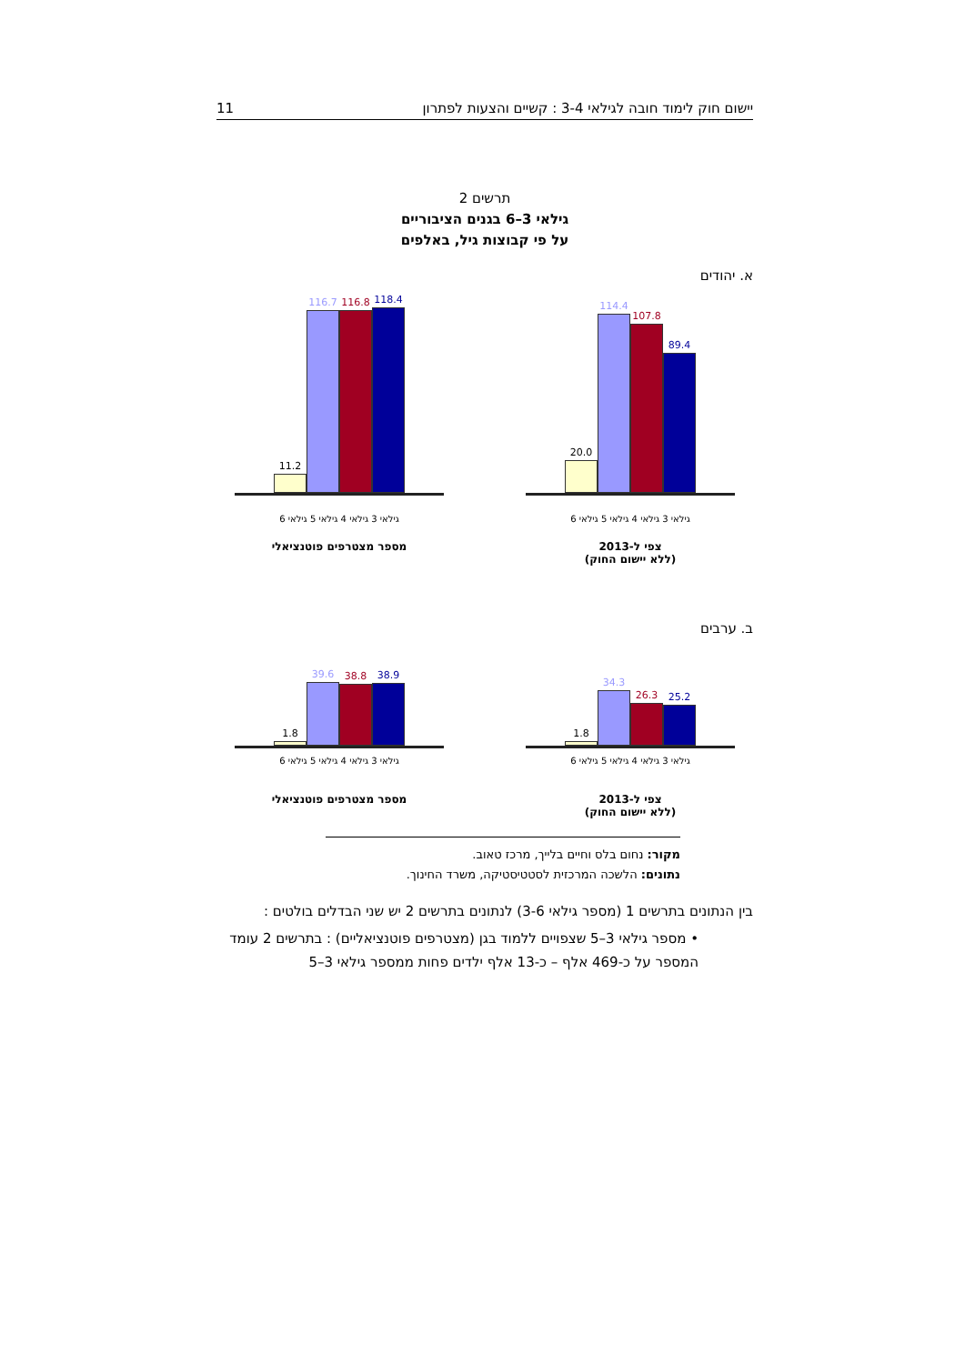יישום חוק לימוד חובה לגילאי 3-4 : קשיים והצעות לפתרון 11
תרשים 2
גילאי 3–6 בגנים הציבוריים
על פי קבוצות גיל, באלפים
א. יהודים
89.4
107.8
114.4
20.0
גילאי 3 גילאי 4 גילאי 5 גילאי 6
צפי ל-2013
(ללא יישום החוק)
118.4
116.8
116.7
11.2
גילאי 3 גילאי 4 גילאי 5 גילאי 6
מספר מצטרפים פוטנציאלי
ב. ערבים
25.2
26.3
34.3
1.8
גילאי 3 גילאי 4 גילאי 5 גילאי 6
צפי ל-2013
(ללא יישום החוק)
38.9
38.8
39.6
1.8
גילאי 3 גילאי 4 גילאי 5 גילאי 6
מספר מצטרפים פוטנציאלי
מקור: נחום בלס וחיים בלייך, מרכז טאוב.
נתונים: הלשכה המרכזית לסטטיסטיקה, משרד החינוך.
בין הנתונים בתרשים 1 (מספר גילאי 3-6) לנתונים בתרשים 2 יש שני הבדלים בולטים :
• מספר גילאי 3–5 שצפויים ללמוד בגן (מצטרפים פוטנציאליים) : בתרשים 2 עומד המספר על כ-469 אלף – כ-13 אלף ילדים פחות ממספר גילאי 3–5